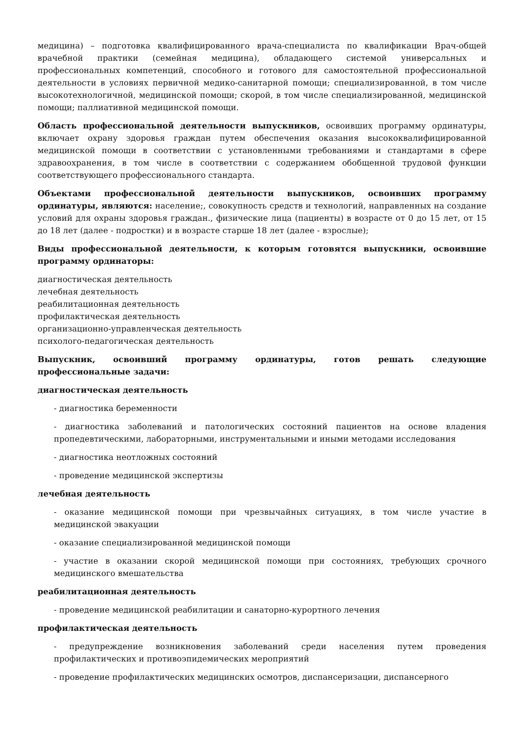медицина) – подготовка квалифицированного врача-специалиста по квалификации Врач-общей врачебной практики (семейная медицина), обладающего системой универсальных и профессиональных компетенций, способного и готового для самостоятельной профессиональной деятельности в условиях первичной медико-санитарной помощи; специализированной, в том числе высокотехнологичной, медицинской помощи; скорой, в том числе специализированной, медицинской помощи; паллиативной медицинской помощи.
Область профессиональной деятельности выпускников, освоивших программу ординатуры, включает охрану здоровья граждан путем обеспечения оказания высококвалифицированной медицинской помощи в соответствии с установленными требованиями и стандартами в сфере здравоохранения, в том числе в соответствии с содержанием обобщенной трудовой функции соответствующего профессионального стандарта.
Объектами профессиональной деятельности выпускников, освоивших программу ординатуры, являются: население;, совокупность средств и технологий, направленных на создание условий для охраны здоровья граждан., физические лица (пациенты) в возрасте от 0 до 15 лет, от 15 до 18 лет (далее - подростки) и в возрасте старше 18 лет (далее - взрослые);
Виды профессиональной деятельности, к которым готовятся выпускники, освоившие программу ординаторы:
диагностическая деятельность
лечебная деятельность
реабилитационная деятельность
профилактическая деятельность
организационно-управленческая деятельность
психолого-педагогическая деятельность
Выпускник, освоивший программу ординатуры, готов решать следующие профессиональные задачи:
диагностическая деятельность
- диагностика беременности
- диагностика заболеваний и патологических состояний пациентов на основе владения пропедевтическими, лабораторными, инструментальными и иными методами исследования
- диагностика неотложных состояний
- проведение медицинской экспертизы
лечебная деятельность
- оказание медицинской помощи при чрезвычайных ситуациях, в том числе участие в медицинской эвакуации
- оказание специализированной медицинской помощи
- участие в оказании скорой медицинской помощи при состояниях, требующих срочного медицинского вмешательства
реабилитационная деятельность
- проведение медицинской реабилитации и санаторно-курортного лечения
профилактическая деятельность
- предупреждение возникновения заболеваний среди населения путем проведения профилактических и противоэпидемических мероприятий
- проведение профилактических медицинских осмотров, диспансеризации, диспансерного